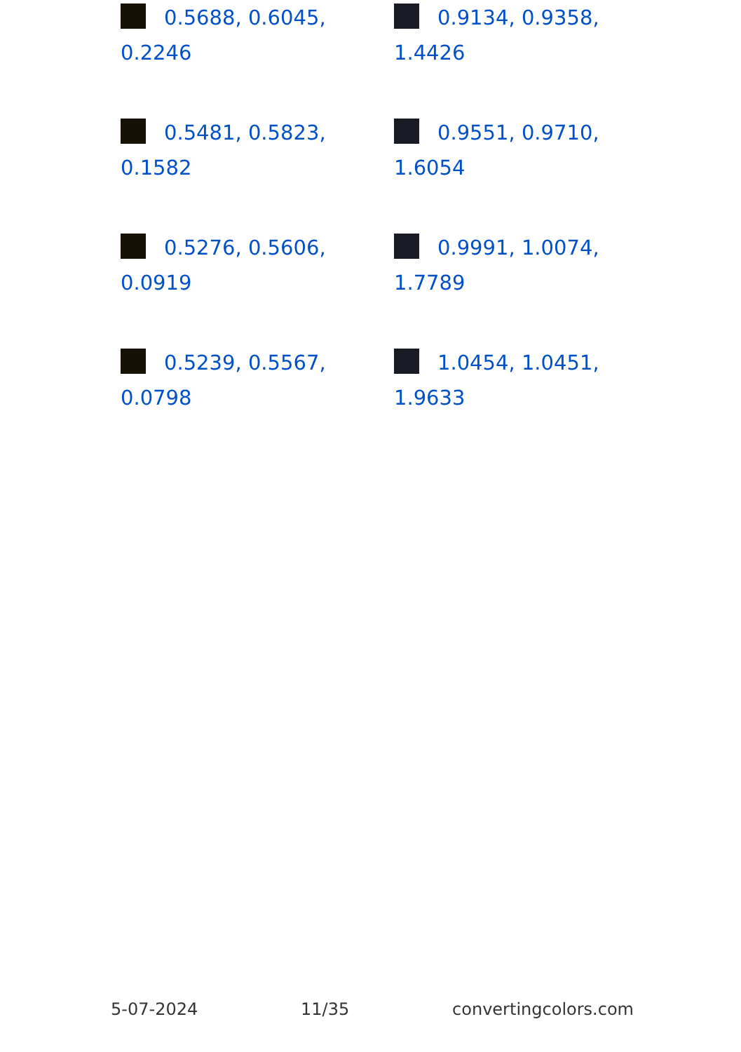0.5688, 0.6045, 0.2246
0.9134, 0.9358, 1.4426
0.5481, 0.5823, 0.1582
0.9551, 0.9710, 1.6054
0.5276, 0.5606, 0.0919
0.9991, 1.0074, 1.7789
0.5239, 0.5567, 0.0798
1.0454, 1.0451, 1.9633
5-07-2024 11/35 convertingcolors.com